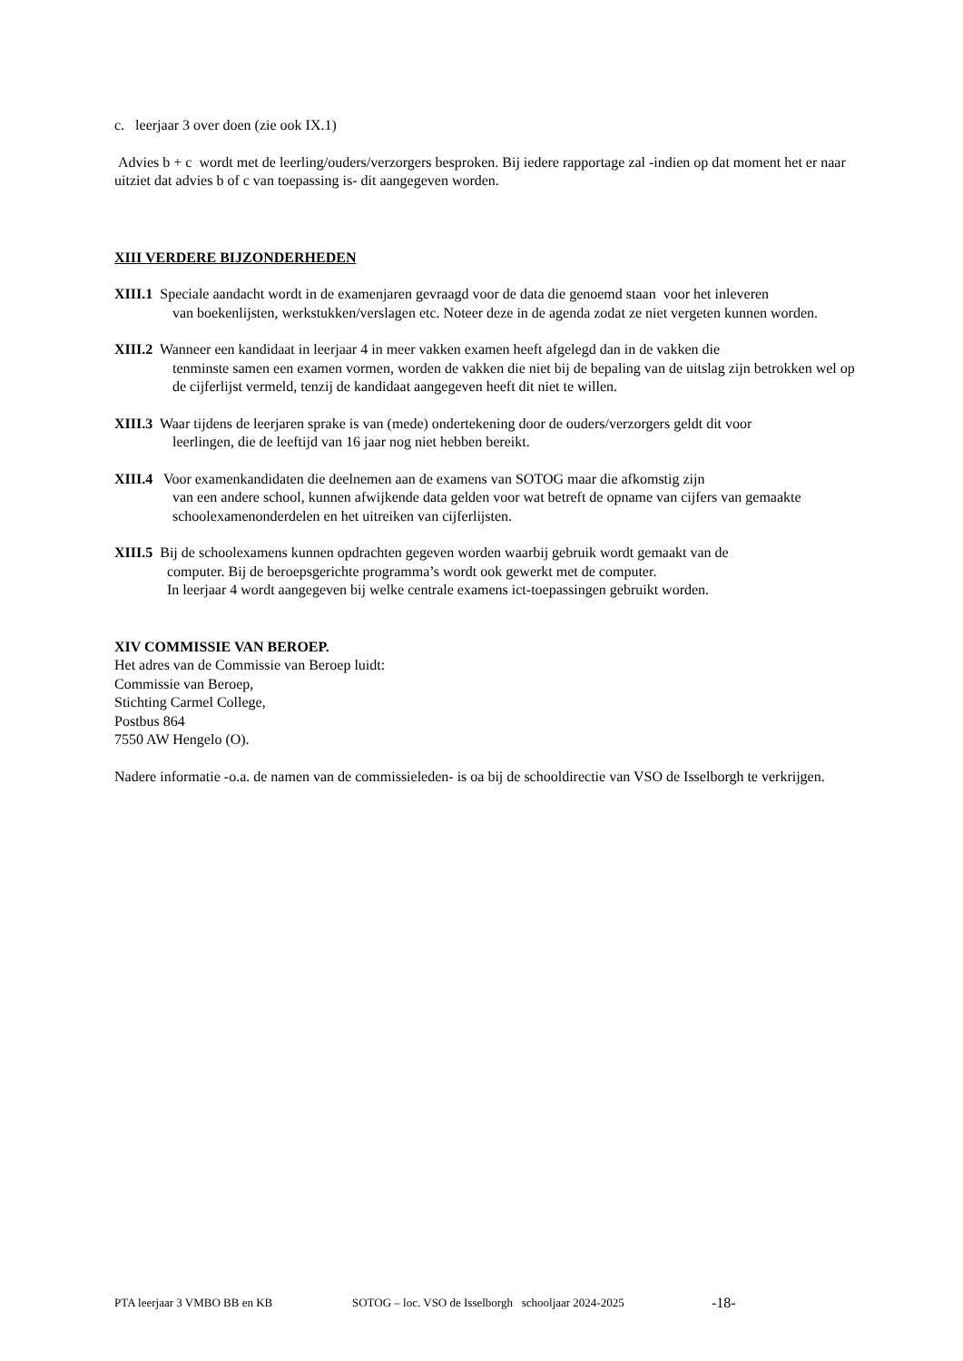c. leerjaar 3 over doen (zie ook IX.1)
Advies b + c wordt met de leerling/ouders/verzorgers besproken. Bij iedere rapportage zal -indien op dat moment het er naar uitziet dat advies b of c van toepassing is- dit aangegeven worden.
XIII VERDERE BIJZONDERHEDEN
XIII.1 Speciale aandacht wordt in de examenjaren gevraagd voor de data die genoemd staan voor het inleveren
van boekenlijsten, werkstukken/verslagen etc. Noteer deze in de agenda zodat ze niet vergeten kunnen worden.
XIII.2 Wanneer een kandidaat in leerjaar 4 in meer vakken examen heeft afgelegd dan in de vakken die
tenminste samen een examen vormen, worden de vakken die niet bij de bepaling van de uitslag zijn betrokken wel op de cijferlijst vermeld, tenzij de kandidaat aangegeven heeft dit niet te willen.
XIII.3 Waar tijdens de leerjaren sprake is van (mede) ondertekening door de ouders/verzorgers geldt dit voor
leerlingen, die de leeftijd van 16 jaar nog niet hebben bereikt.
XIII.4 Voor examenkandidaten die deelnemen aan de examens van SOTOG maar die afkomstig zijn
van een andere school, kunnen afwijkende data gelden voor wat betreft de opname van cijfers van gemaakte schoolexamenonderdelen en het uitreiken van cijferlijsten.
XIII.5 Bij de schoolexamens kunnen opdrachten gegeven worden waarbij gebruik wordt gemaakt van de
computer. Bij de beroepsgerichte programma’s wordt ook gewerkt met de computer.
In leerjaar 4 wordt aangegeven bij welke centrale examens ict-toepassingen gebruikt worden.
XIV COMMISSIE VAN BEROEP.
Het adres van de Commissie van Beroep luidt:
Commissie van Beroep,
Stichting Carmel College,
Postbus 864
7550 AW Hengelo (O).
Nadere informatie -o.a. de namen van de commissieleden- is oa bij de schooldirectie van VSO de Isselborgh te verkrijgen.
PTA leerjaar 3 VMBO BB en KB SOTOG – loc. VSO de Isselborgh schooljaar 2024-2025 -18-